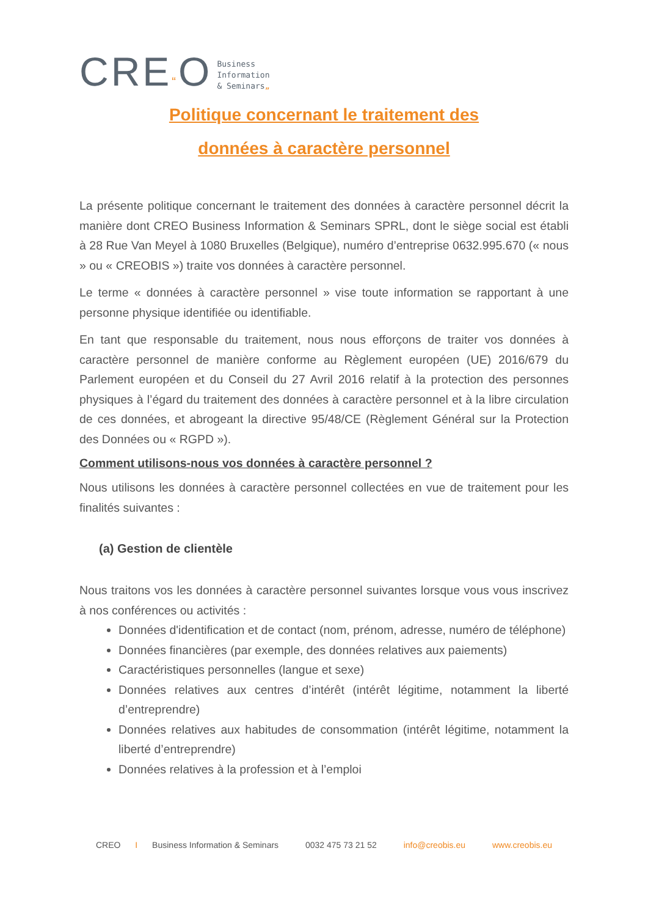CRE“O
Business
Information
& Seminars„
Politique concernant le traitement des
données à caractère personnel
La présente politique concernant le traitement des données à caractère personnel décrit la manière dont CREO Business Information & Seminars SPRL, dont le siège social est établi à 28 Rue Van Meyel à 1080 Bruxelles (Belgique), numéro d’entreprise 0632.995.670 (« nous » ou « CREOBIS ») traite vos données à caractère personnel.
Le terme « données à caractère personnel » vise toute information se rapportant à une personne physique identifiée ou identifiable.
En tant que responsable du traitement, nous nous efforçons de traiter vos données à caractère personnel de manière conforme au Règlement européen (UE) 2016/679 du Parlement européen et du Conseil du 27 Avril 2016 relatif à la protection des personnes physiques à l’égard du traitement des données à caractère personnel et à la libre circulation de ces données, et abrogeant la directive 95/48/CE (Règlement Général sur la Protection des Données ou « RGPD »).
Comment utilisons-nous vos données à caractère personnel ?
Nous utilisons les données à caractère personnel collectées en vue de traitement pour les finalités suivantes :
(a) Gestion de clientèle
Nous traitons vos les données à caractère personnel suivantes lorsque vous vous inscrivez à nos conférences ou activités :
Données d'identification et de contact (nom, prénom, adresse, numéro de téléphone)
Données financières (par exemple, des données relatives aux paiements)
Caractéristiques personnelles (langue et sexe)
Données relatives aux centres d’intérêt (intérêt légitime, notamment la liberté d’entreprendre)
Données relatives aux habitudes de consommation (intérêt légitime, notamment la liberté d’entreprendre)
Données relatives à la profession et à l’emploi
CREO I Business Information & Seminars 0032 475 73 21 52 info@creobis.eu www.creobis.eu